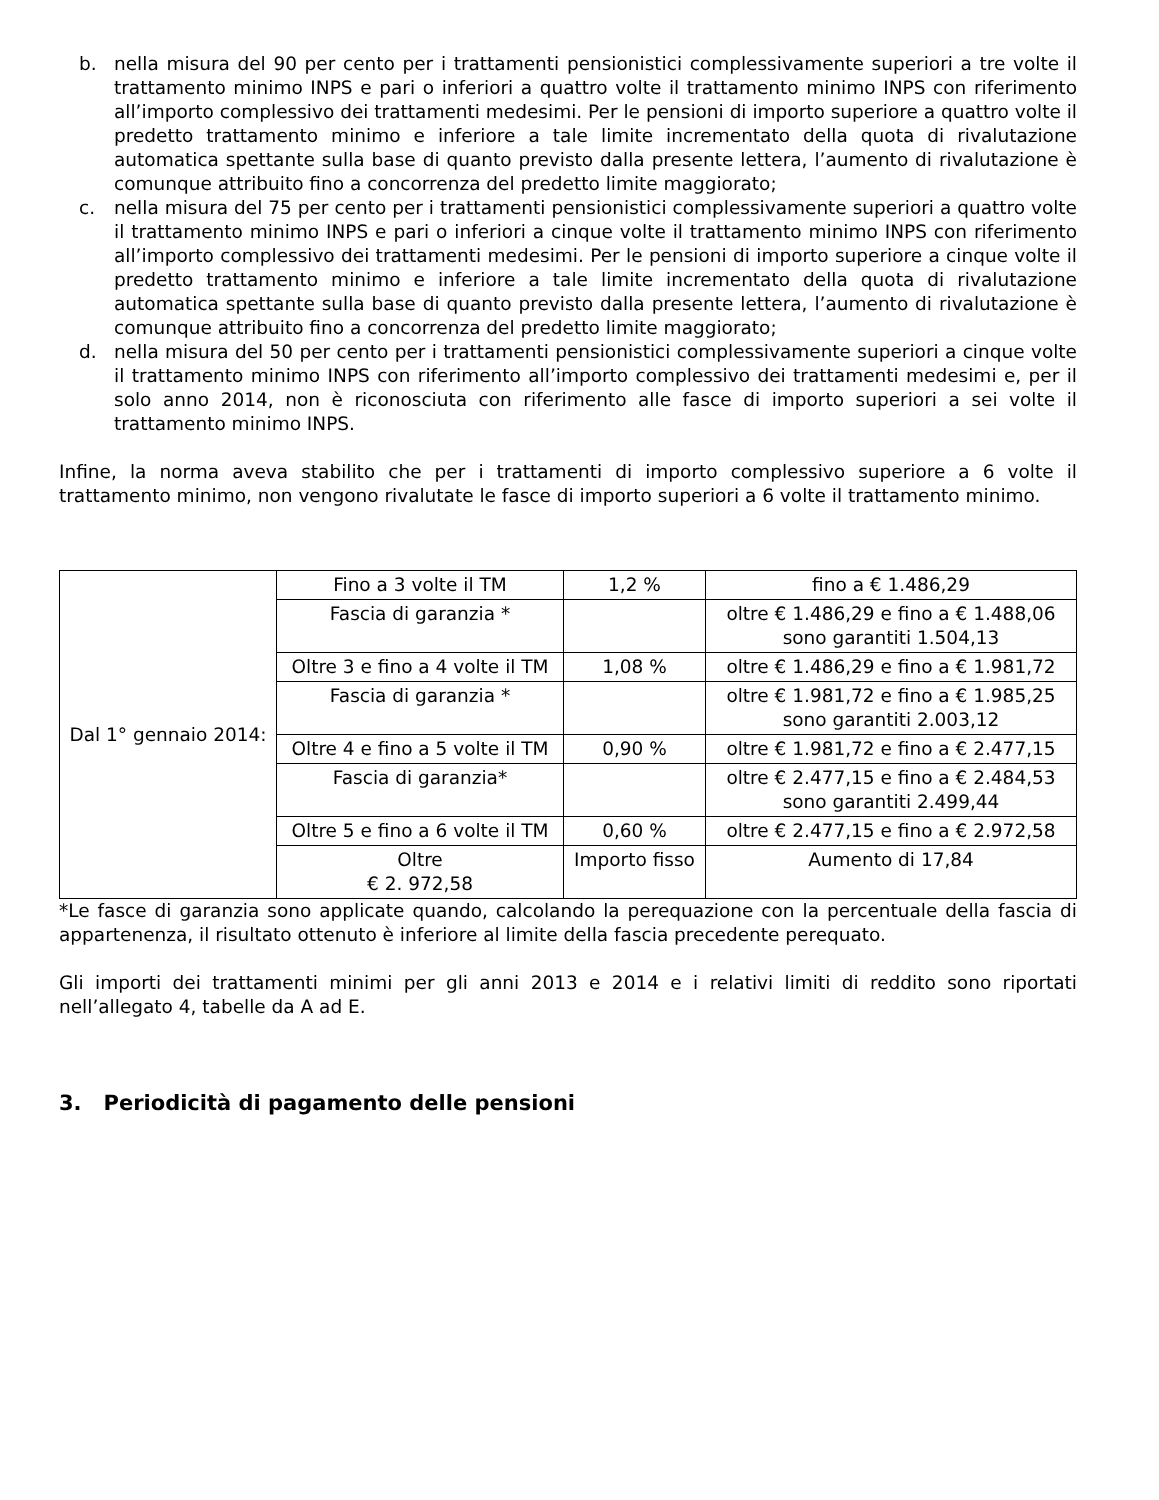b. nella misura del 90 per cento per i trattamenti pensionistici complessivamente superiori a tre volte il trattamento minimo INPS e pari o inferiori a quattro volte il trattamento minimo INPS con riferimento all’importo complessivo dei trattamenti medesimi. Per le pensioni di importo superiore a quattro volte il predetto trattamento minimo e inferiore a tale limite incrementato della quota di rivalutazione automatica spettante sulla base di quanto previsto dalla presente lettera, l’aumento di rivalutazione è comunque attribuito fino a concorrenza del predetto limite maggiorato;
c. nella misura del 75 per cento per i trattamenti pensionistici complessivamente superiori a quattro volte il trattamento minimo INPS e pari o inferiori a cinque volte il trattamento minimo INPS con riferimento all’importo complessivo dei trattamenti medesimi. Per le pensioni di importo superiore a cinque volte il predetto trattamento minimo e inferiore a tale limite incrementato della quota di rivalutazione automatica spettante sulla base di quanto previsto dalla presente lettera, l’aumento di rivalutazione è comunque attribuito fino a concorrenza del predetto limite maggiorato;
d. nella misura del 50 per cento per i trattamenti pensionistici complessivamente superiori a cinque volte il trattamento minimo INPS con riferimento all’importo complessivo dei trattamenti medesimi e, per il solo anno 2014, non è riconosciuta con riferimento alle fasce di importo superiori a sei volte il trattamento minimo INPS.
Infine, la norma aveva stabilito che per i trattamenti di importo complessivo superiore a 6 volte il trattamento minimo, non vengono rivalutate le fasce di importo superiori a 6 volte il trattamento minimo.
| Dal 1° gennaio 2014: | Fino a 3 volte il TM | 1,2 % | fino a € 1.486,29 |
| | Fascia di garanzia * | | oltre € 1.486,29 e fino a € 1.488,06 sono garantiti 1.504,13 |
| | Oltre 3 e fino a 4 volte il TM | 1,08 % | oltre € 1.486,29 e fino a € 1.981,72 |
| | Fascia di garanzia * | | oltre € 1.981,72 e fino a € 1.985,25 sono garantiti 2.003,12 |
| | Oltre 4 e fino a 5 volte il TM | 0,90 % | oltre € 1.981,72 e fino a € 2.477,15 |
| | Fascia di garanzia* | | oltre € 2.477,15 e fino a € 2.484,53 sono garantiti 2.499,44 |
| | Oltre 5 e fino a 6 volte il TM | 0,60 % | oltre € 2.477,15 e fino a € 2.972,58 |
| | Oltre € 2. 972,58 | Importo fisso | Aumento di 17,84 |
*Le fasce di garanzia sono applicate quando, calcolando la perequazione con la percentuale della fascia di appartenenza, il risultato ottenuto è inferiore al limite della fascia precedente perequato.
Gli importi dei trattamenti minimi per gli anni 2013 e 2014 e i relativi limiti di reddito sono riportati nell’allegato 4, tabelle da A ad E.
3. Periodicità di pagamento delle pensioni